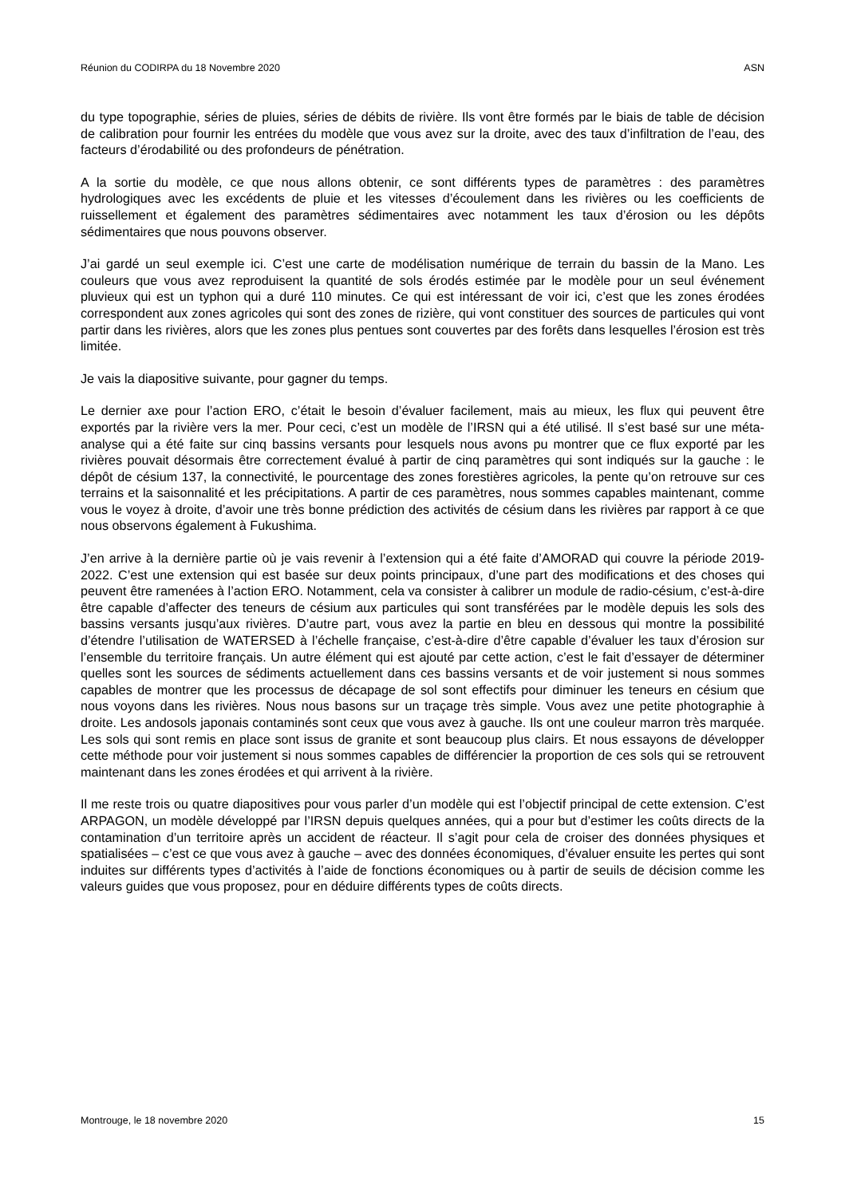Réunion du CODIRPA du 18 Novembre 2020 ASN
du type topographie, séries de pluies, séries de débits de rivière. Ils vont être formés par le biais de table de décision de calibration pour fournir les entrées du modèle que vous avez sur la droite, avec des taux d’infiltration de l’eau, des facteurs d’érodabilité ou des profondeurs de pénétration.
A la sortie du modèle, ce que nous allons obtenir, ce sont différents types de paramètres : des paramètres hydrologiques avec les excédents de pluie et les vitesses d’écoulement dans les rivières ou les coefficients de ruissellement et également des paramètres sédimentaires avec notamment les taux d’érosion ou les dépôts sédimentaires que nous pouvons observer.
J’ai gardé un seul exemple ici. C’est une carte de modélisation numérique de terrain du bassin de la Mano. Les couleurs que vous avez reproduisent la quantité de sols érodés estimée par le modèle pour un seul événement pluvieux qui est un typhon qui a duré 110 minutes. Ce qui est intéressant de voir ici, c’est que les zones érodées correspondent aux zones agricoles qui sont des zones de rizière, qui vont constituer des sources de particules qui vont partir dans les rivières, alors que les zones plus pentues sont couvertes par des forêts dans lesquelles l’érosion est très limitée.
Je vais la diapositive suivante, pour gagner du temps.
Le dernier axe pour l’action ERO, c’était le besoin d’évaluer facilement, mais au mieux, les flux qui peuvent être exportés par la rivière vers la mer. Pour ceci, c’est un modèle de l’IRSN qui a été utilisé. Il s’est basé sur une méta-analyse qui a été faite sur cinq bassins versants pour lesquels nous avons pu montrer que ce flux exporté par les rivières pouvait désormais être correctement évalué à partir de cinq paramètres qui sont indiqués sur la gauche : le dépôt de césium 137, la connectivité, le pourcentage des zones forestières agricoles, la pente qu’on retrouve sur ces terrains et la saisonnalité et les précipitations. A partir de ces paramètres, nous sommes capables maintenant, comme vous le voyez à droite, d’avoir une très bonne prédiction des activités de césium dans les rivières par rapport à ce que nous observons également à Fukushima.
J’en arrive à la dernière partie où je vais revenir à l’extension qui a été faite d’AMORAD qui couvre la période 2019-2022. C’est une extension qui est basée sur deux points principaux, d’une part des modifications et des choses qui peuvent être ramenées à l’action ERO. Notamment, cela va consister à calibrer un module de radio-césium, c’est-à-dire être capable d’affecter des teneurs de césium aux particules qui sont transférées par le modèle depuis les sols des bassins versants jusqu’aux rivières. D’autre part, vous avez la partie en bleu en dessous qui montre la possibilité d’étendre l’utilisation de WATERSED à l’échelle française, c’est-à-dire d’être capable d’évaluer les taux d’érosion sur l’ensemble du territoire français. Un autre élément qui est ajouté par cette action, c’est le fait d’essayer de déterminer quelles sont les sources de sédiments actuellement dans ces bassins versants et de voir justement si nous sommes capables de montrer que les processus de décapage de sol sont effectifs pour diminuer les teneurs en césium que nous voyons dans les rivières. Nous nous basons sur un traçage très simple. Vous avez une petite photographie à droite. Les andosols japonais contaminés sont ceux que vous avez à gauche. Ils ont une couleur marron très marquée. Les sols qui sont remis en place sont issus de granite et sont beaucoup plus clairs. Et nous essayons de développer cette méthode pour voir justement si nous sommes capables de différencier la proportion de ces sols qui se retrouvent maintenant dans les zones érodées et qui arrivent à la rivière.
Il me reste trois ou quatre diapositives pour vous parler d’un modèle qui est l’objectif principal de cette extension. C’est ARPAGON, un modèle développé par l’IRSN depuis quelques années, qui a pour but d’estimer les coûts directs de la contamination d’un territoire après un accident de réacteur. Il s’agit pour cela de croiser des données physiques et spatialisées – c’est ce que vous avez à gauche – avec des données économiques, d’évaluer ensuite les pertes qui sont induites sur différents types d’activités à l’aide de fonctions économiques ou à partir de seuils de décision comme les valeurs guides que vous proposez, pour en déduire différents types de coûts directs.
Montrouge, le 18 novembre 2020 15